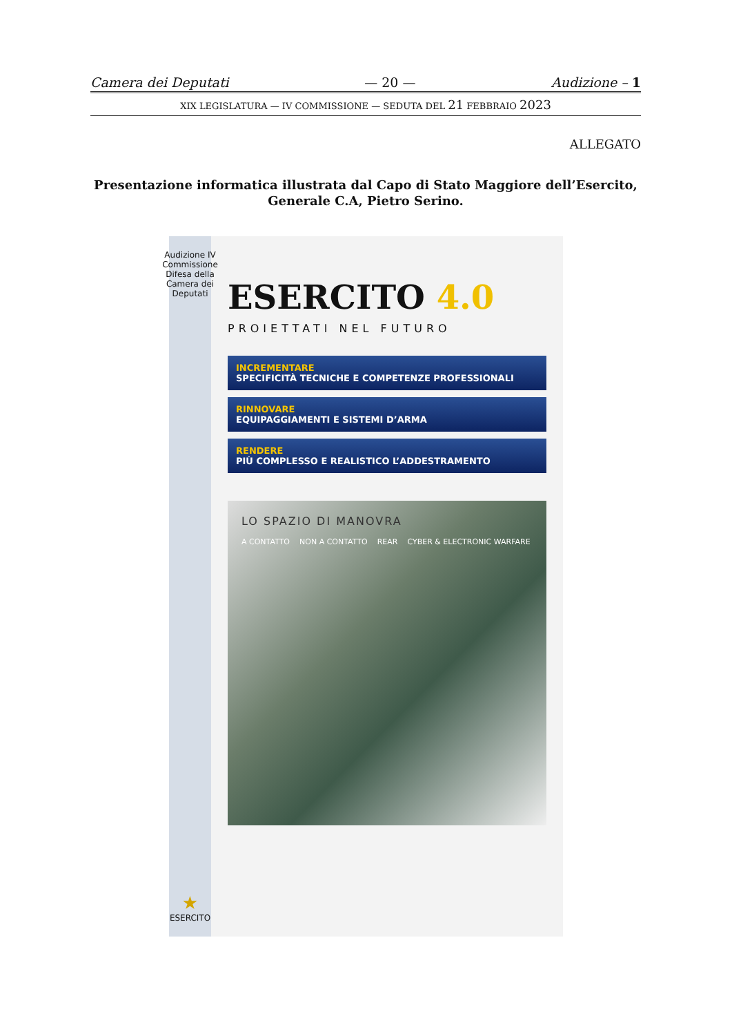Camera dei Deputati — 20 — Audizione – 1
XIX LEGISLATURA — IV COMMISSIONE — SEDUTA DEL 21 FEBBRAIO 2023
ALLEGATO
Presentazione informatica illustrata dal Capo di Stato Maggiore dell’Esercito, Generale C.A, Pietro Serino.
Audizione IV Commissione Difesa della Camera dei Deputati
★
ESERCITO
ESERCITO 4.0
PROIETTATI NEL FUTURO
INCREMENTARE
SPECIFICITÀ TECNICHE E COMPETENZE PROFESSIONALI
RINNOVARE
EQUIPAGGIAMENTI E SISTEMI D’ARMA
RENDERE
PIÙ COMPLESSO E REALISTICO L’ADDESTRAMENTO
LO SPAZIO DI MANOVRA
A CONTATTO NON A CONTATTO REAR CYBER & ELECTRONIC WARFARE